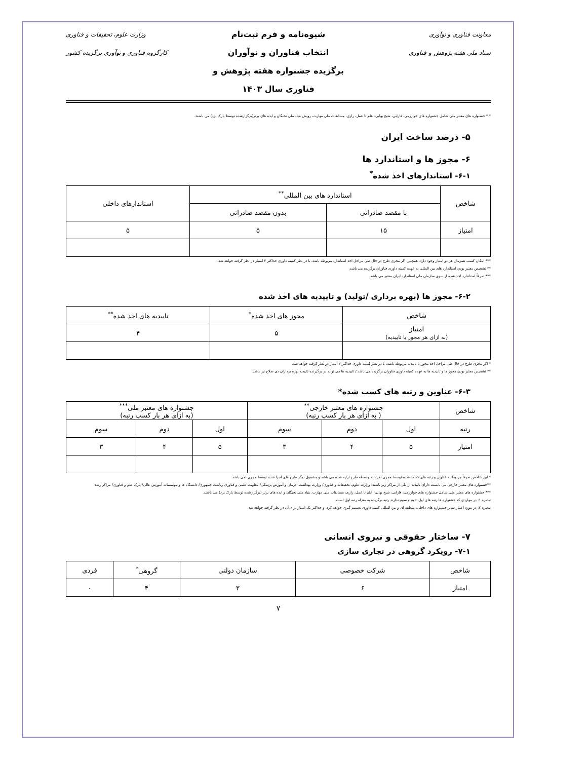معاونت فناوری و نوآوری
ستاد ملی هفته پژوهش و فناوری
شیوه‌نامه و فرم ثبت‌نام
انتخاب فناوران و نوآوران
برگزیده جشنواره هفته پژوهش و
فناوری سال ۱۴۰۳
وزارت علوم، تحقیقات و فناوری
کارگروه فناوری و نوآوری برگزیده کشور
* * جشنواره های معتبر ملی شامل جشنواره های خوارزمی، فارابی، شیخ بهایی، علم تا عمل، رازی، مسابقات ملی مهارت، رویش بنیاد ملی نخبگان و ایده های برتر(برگزارشده توسط پارک یزد) می باشند.
۵- درصد ساخت ایران
۶- مجوز ها و استاندارد ها
۶-۱- استاندارهای اخذ شده<sup>*</sup>
| شاخص | استاندارد های بین المللی<sup>**</sup> | | استاندارهای داخلی |
| --- | --- | --- | --- |
| | با مقصد صادراتی | بدون مقصد صادراتی | |
| امتیاز | ۱۵ | ۵ | ۵ |
*** امکان کسب همزمان هر دو امتیاز وجود دارد. همچنین اگر مجری طرح در حال طی مراحل اخذ استاندارد مربوطه باشد، با در نظر کمیته داوری حداکثر ۲ امتیاز در نظر گرفته خواهد شد.
** تشخیص معتبر بودن استاندارد های بین المللی به عهده کمیته داوری فناوران برگزیده می باشد.
*** صرفاً استاندارد اخذ شده از سوی سازمان ملی استاندارد ایران معتبر می باشد.
۶-۲- مجوز ها (بهره برداری /تولید) و تاییدیه های اخذ شده
| شاخص | مجوز های اخذ شده<sup>*</sup> | تاییدیه های اخذ شده<sup>**</sup> |
| --- | --- | --- |
| امتیاز (به ازای هر مجوز یا تاییدیه) | ۵ | ۴ |
* اگر مجری طرح در حال طی مراحل اخذ مجوز یا تاییدیه مربوطه باشد، با در نظر کمیته داوری حداکثر ۲ امتیاز در نظر گرفته خواهد شد.
** تشخیص معتبر بودن مجوز ها و تاییدیه ها به عهده کمیته داوری فناوران برگزیده می باشد./ تاییدیه ها می تواند در برگیرنده تاییدیه بهره برداران ذی صلاح نیز باشد.
۶-۳- عناوین و رتبه های کسب شده*
| شاخص | جشنواره های معتبر خارجی<sup>**</sup> ( به ازای هر بار کسب رتبه) | | | جشنواره های معتبر ملی<sup>***</sup> (به ازای هر بار کسب رتبه) | | |
| --- | --- | --- | --- | --- | --- | --- |
| رتبه | اول | دوم | سوم | اول | دوم | سوم |
| امتیاز | ۵ | ۴ | ۳ | ۵ | ۴ | ۳ |
* این شاخص صرفاً مربوط به عناوین و رتبه های کسب شده توسط مجری طرح به واسطه طرح ارایه شده می باشد و مشمول دیگر طرح های اجرا شده توسط مجری نمی باشد.
**جشنواره های معتبر خارجی می بایست دارای تاییدیه از یکی از مراکز زیر باشند: وزارت علوم، تحقیقات و فناوری/ وزارت بهداشت، درمان و آموزش پزشکی/ معاونت علمی و فناوری ریاست جمهوری/ دانشگاه ها و موسسات آموزش عالی/ پارک علم و فناوری/ مراکز رشد
*** جشنواره های معتبر ملی شامل جشنواره های خوارزمی، فارابی، شیخ بهایی، علم تا عمل، رازی، مسابقات ملی مهارت، بنیاد ملی نخبگان و ایده های برتر (برگزارشده توسط پارک یزد) می باشند.
تبصره ۱: در مواردی که جشنواره ها رتبه های اول، دوم و سوم ندارند رتبه برگزیده به منزله رتبه اول است.
تبصره ۲: در مورد اعتبار سایر جشنواره های داخلی، منطقه ای و بین المللی کمیته داوری تصمیم گیری خواهد کرد. و حداکثر یک امتیاز برای آن در نظر گرفته خواهد شد.
۷- ساختار حقوقی و نیروی انسانی
۷-۱- رویکرد گروهی در تجاری سازی
| شاخص | شرکت خصوصی | سازمان دولتی | گروهی<sup>*</sup> | فردی |
| امتیاز | ۶ | ۳ | ۴ | ۰ |
۷